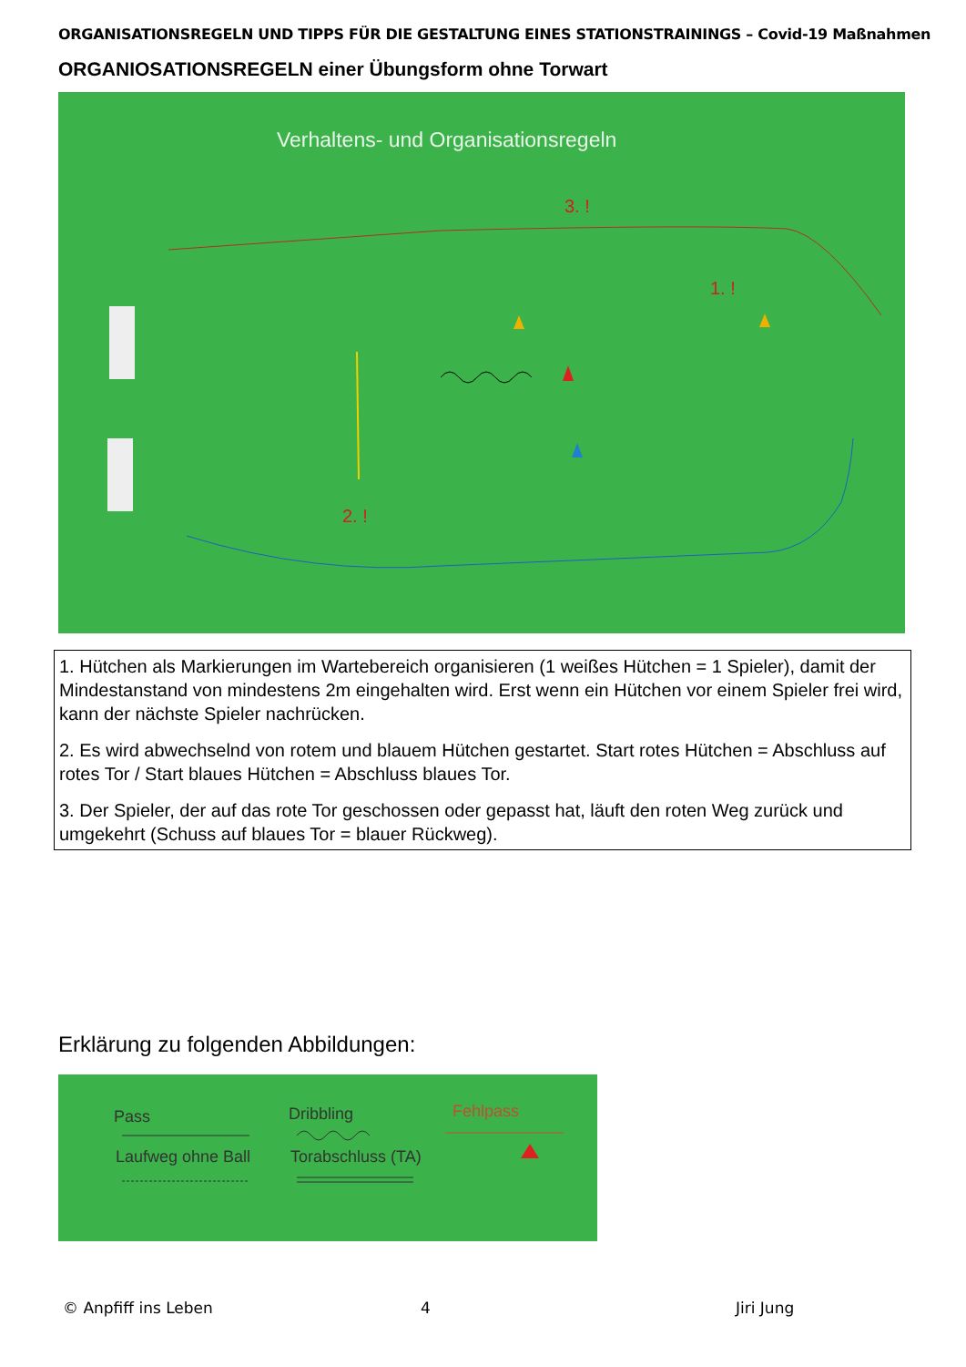ORGANISATIONSREGELN UND TIPPS FÜR DIE GESTALTUNG EINES STATIONSTRAININGS – Covid-19 Maßnahmen
ORGANIOSATIONSREGELN einer Übungsform ohne Torwart
Verhaltens- und Organisationsregeln
3. !
1. !
2. !
1. Hütchen als Markierungen im Wartebereich organisieren (1 weißes Hütchen = 1 Spieler), damit der Mindestanstand von mindestens 2m eingehalten wird. Erst wenn ein Hütchen vor einem Spieler frei wird, kann der nächste Spieler nachrücken.
2. Es wird abwechselnd von rotem und blauem Hütchen gestartet. Start rotes Hütchen = Abschluss auf rotes Tor / Start blaues Hütchen = Abschluss blaues Tor.
3. Der Spieler, der auf das rote Tor geschossen oder gepasst hat, läuft den roten Weg zurück und umgekehrt (Schuss auf blaues Tor = blauer Rückweg).
Erklärung zu folgenden Abbildungen:
Pass
Dribbling
Fehlpass
Laufweg ohne Ball
Torabschluss (TA)
© Anpfiff ins Leben 4 Jiri Jung